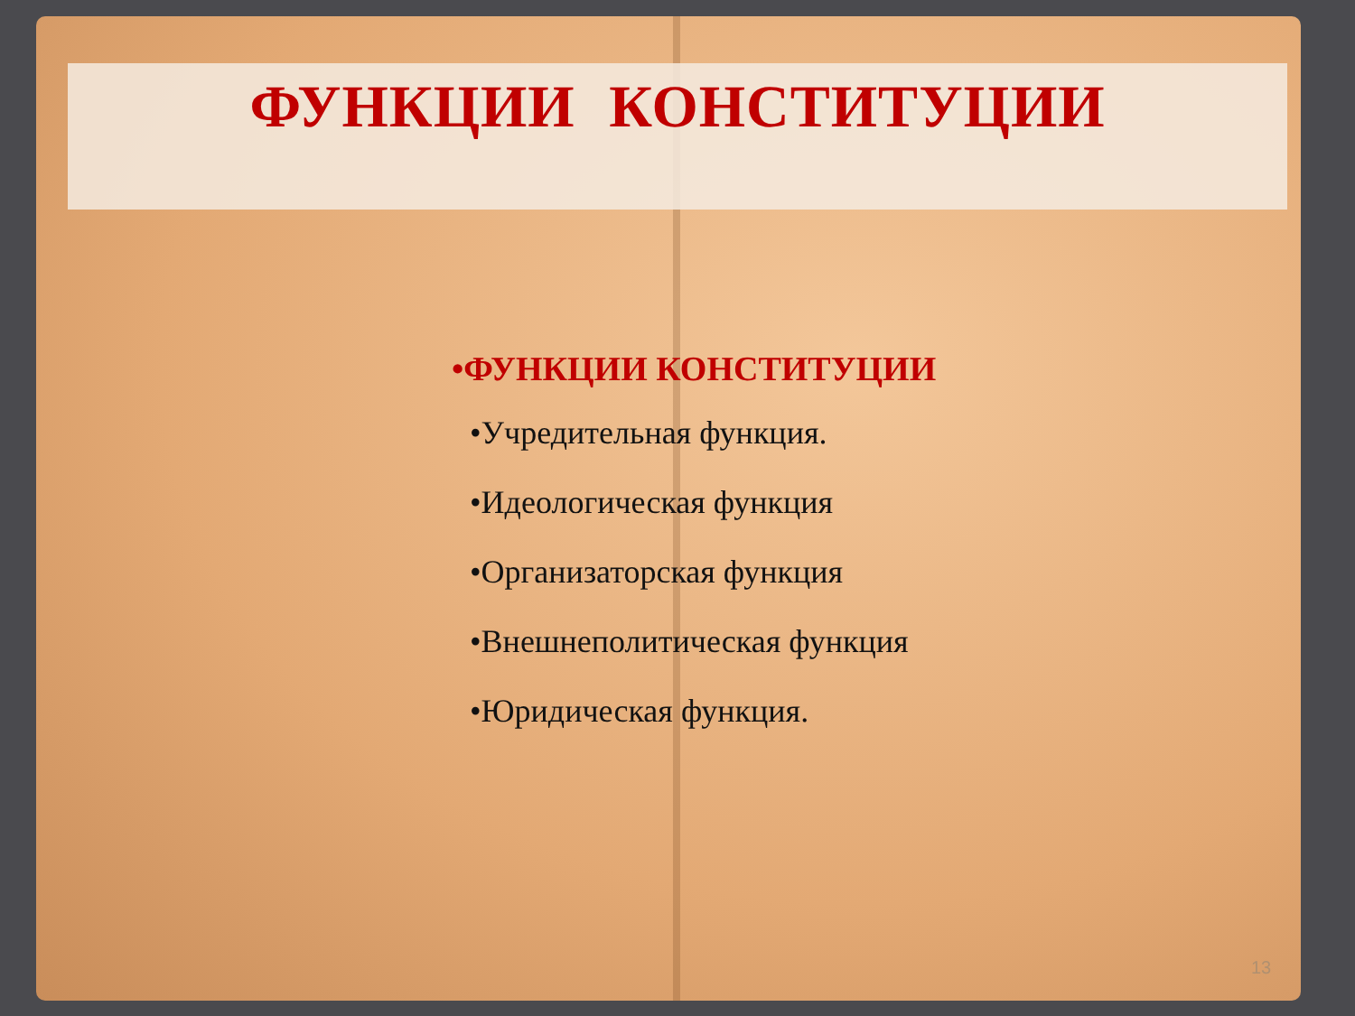ФУНКЦИИ КОНСТИТУЦИИ
•ФУНКЦИИ КОНСТИТУЦИИ
•Учредительная функция.
•Идеологическая функция
•Организаторская функция
•Внешнеполитическая функция
•Юридическая функция.
13